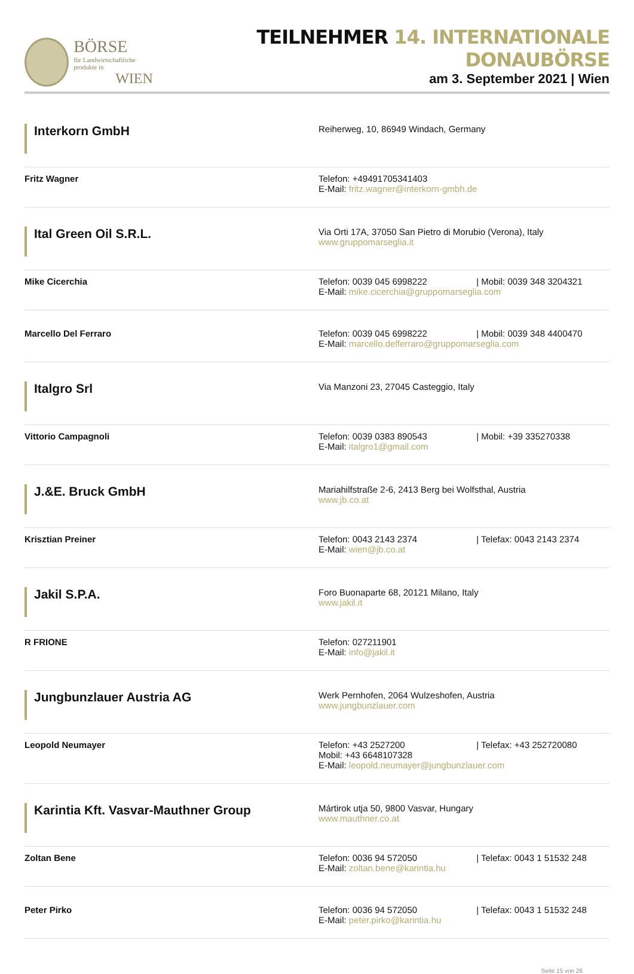BÖRSE
für Landwirtschaftliche produkte in
WIEN
TEILNEHMER 14. INTERNATIONALE DONAUBÖRSE
am 3. September 2021 | Wien
| Interkorn GmbH | Reiherweg, 10, 86949 Windach, Germany |
| Fritz Wagner | Telefon: +49491705341403 E-Mail: fritz.wagner@interkorn-gmbh.de |
| Ital Green Oil S.R.L. | Via Orti 17A, 37050 San Pietro di Morubio (Verona), Italy www.gruppomarseglia.it |
| Mike Cicerchia | Telefon: 0039 045 6998222 / Mobil: 0039 348 3204321 E-Mail: mike.cicerchia@gruppomarseglia.com |
| Marcello Del Ferraro | Telefon: 0039 045 6998222 / Mobil: 0039 348 4400470 E-Mail: marcello.delferraro@gruppomarseglia.com |
| Italgro Srl | Via Manzoni 23, 27045 Casteggio, Italy |
| Vittorio Campagnoli | Telefon: 0039 0383 890543 / Mobil: +39 335270338 E-Mail: italgro1@gmail.com |
| J.&E. Bruck GmbH | Mariahilfstraße 2-6, 2413 Berg bei Wolfsthal, Austria www.jb.co.at |
| Krisztian Preiner | Telefon: 0043 2143 2374 / Telefax: 0043 2143 2374 E-Mail: wien@jb.co.at |
| Jakil S.P.A. | Foro Buonaparte 68, 20121 Milano, Italy www.jakil.it |
| R FRIONE | Telefon: 027211901 E-Mail: info@jakil.it |
| Jungbunzlauer Austria AG | Werk Pernhofen, 2064 Wulzeshofen, Austria www.jungbunzlauer.com |
| Leopold Neumayer | Telefon: +43 2527200 / Telefax: +43 252720080 Mobil: +43 6648107328 E-Mail: leopold.neumayer@jungbunzlauer.com |
| Karintia Kft. Vasvar-Mauthner Group | Mártirok utja 50, 9800 Vasvar, Hungary www.mauthner.co.at |
| Zoltan Bene | Telefon: 0036 94 572050 / Telefax: 0043 1 51532 248 E-Mail: zoltan.bene@karintia.hu |
| Peter Pirko | Telefon: 0036 94 572050 / Telefax: 0043 1 51532 248 E-Mail: peter.pirko@karintia.hu |
Seite 15 von 26